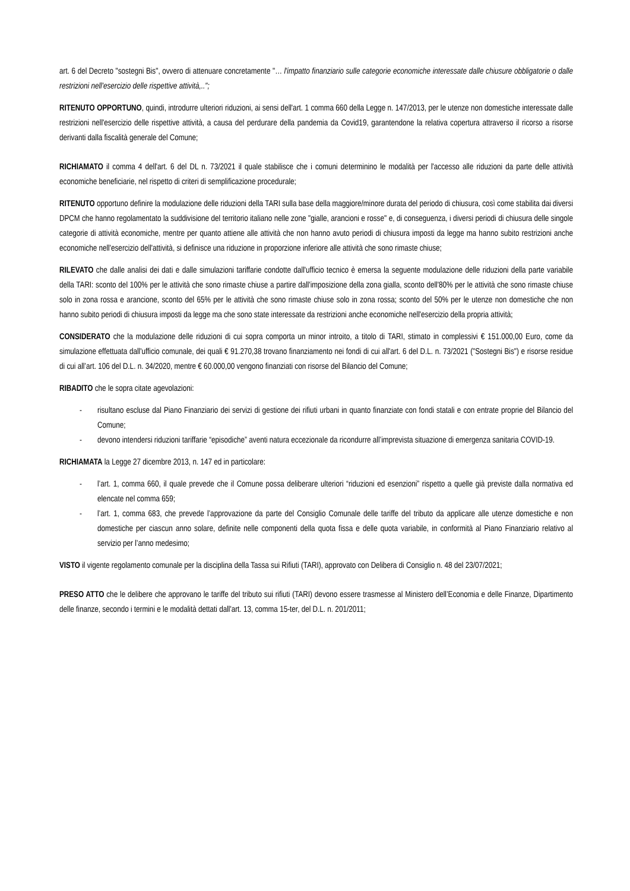art. 6 del Decreto "sostegni Bis", ovvero di attenuare concretamente "… l'impatto finanziario sulle categorie economiche interessate dalle chiusure obbligatorie o dalle restrizioni nell'esercizio delle rispettive attività,..";
RITENUTO OPPORTUNO, quindi, introdurre ulteriori riduzioni, ai sensi dell'art. 1 comma 660 della Legge n. 147/2013, per le utenze non domestiche interessate dalle restrizioni nell'esercizio delle rispettive attività, a causa del perdurare della pandemia da Covid19, garantendone la relativa copertura attraverso il ricorso a risorse derivanti dalla fiscalità generale del Comune;
RICHIAMATO il comma 4 dell'art. 6 del DL n. 73/2021 il quale stabilisce che i comuni determinino le modalità per l'accesso alle riduzioni da parte delle attività economiche beneficiarie, nel rispetto di criteri di semplificazione procedurale;
RITENUTO opportuno definire la modulazione delle riduzioni della TARI sulla base della maggiore/minore durata del periodo di chiusura, così come stabilita dai diversi DPCM che hanno regolamentato la suddivisione del territorio italiano nelle zone "gialle, arancioni e rosse" e, di conseguenza, i diversi periodi di chiusura delle singole categorie di attività economiche, mentre per quanto attiene alle attività che non hanno avuto periodi di chiusura imposti da legge ma hanno subito restrizioni anche economiche nell'esercizio dell'attività, si definisce una riduzione in proporzione inferiore alle attività che sono rimaste chiuse;
RILEVATO che dalle analisi dei dati e dalle simulazioni tariffarie condotte dall'ufficio tecnico è emersa la seguente modulazione delle riduzioni della parte variabile della TARI: sconto del 100% per le attività che sono rimaste chiuse a partire dall'imposizione della zona gialla, sconto dell'80% per le attività che sono rimaste chiuse solo in zona rossa e arancione, sconto del 65% per le attività che sono rimaste chiuse solo in zona rossa; sconto del 50% per le utenze non domestiche che non hanno subito periodi di chiusura imposti da legge ma che sono state interessate da restrizioni anche economiche nell'esercizio della propria attività;
CONSIDERATO che la modulazione delle riduzioni di cui sopra comporta un minor introito, a titolo di TARI, stimato in complessivi € 151.000,00 Euro, come da simulazione effettuata dall'ufficio comunale, dei quali € 91.270,38 trovano finanziamento nei fondi di cui all'art. 6 del D.L. n. 73/2021 ("Sostegni Bis") e risorse residue di cui all’art. 106 del D.L. n. 34/2020, mentre € 60.000,00 vengono finanziati con risorse del Bilancio del Comune;
RIBADITO che le sopra citate agevolazioni:
- risultano escluse dal Piano Finanziario dei servizi di gestione dei rifiuti urbani in quanto finanziate con fondi statali e con entrate proprie del Bilancio del Comune;
- devono intendersi riduzioni tariffarie “episodiche” aventi natura eccezionale da ricondurre all’imprevista situazione di emergenza sanitaria COVID-19.
RICHIAMATA la Legge 27 dicembre 2013, n. 147 ed in particolare:
- l’art. 1, comma 660, il quale prevede che il Comune possa deliberare ulteriori “riduzioni ed esenzioni” rispetto a quelle già previste dalla normativa ed elencate nel comma 659;
- l’art. 1, comma 683, che prevede l’approvazione da parte del Consiglio Comunale delle tariffe del tributo da applicare alle utenze domestiche e non domestiche per ciascun anno solare, definite nelle componenti della quota fissa e delle quota variabile, in conformità al Piano Finanziario relativo al servizio per l’anno medesimo;
VISTO il vigente regolamento comunale per la disciplina della Tassa sui Rifiuti (TARI), approvato con Delibera di Consiglio n. 48 del 23/07/2021;
PRESO ATTO che le delibere che approvano le tariffe del tributo sui rifiuti (TARI) devono essere trasmesse al Ministero dell’Economia e delle Finanze, Dipartimento delle finanze, secondo i termini e le modalità dettati dall'art. 13, comma 15-ter, del D.L. n. 201/2011;